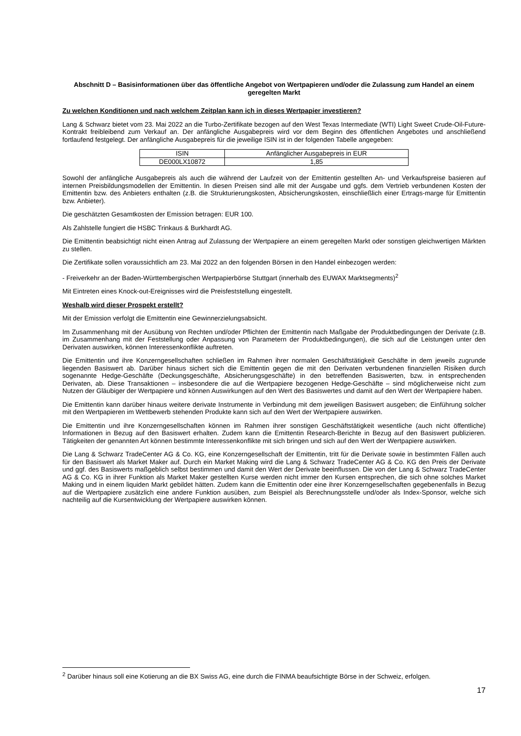Abschnitt D – Basisinformationen über das öffentliche Angebot von Wertpapieren und/oder die Zulassung zum Handel an einem geregelten Markt
Zu welchen Konditionen und nach welchem Zeitplan kann ich in dieses Wertpapier investieren?
Lang & Schwarz bietet vom 23. Mai 2022 an die Turbo-Zertifikate bezogen auf den West Texas Intermediate (WTI) Light Sweet Crude-Oil-Future-Kontrakt freibleibend zum Verkauf an. Der anfängliche Ausgabepreis wird vor dem Beginn des öffentlichen Angebotes und anschließend fortlaufend festgelegt. Der anfängliche Ausgabepreis für die jeweilige ISIN ist in der folgenden Tabelle angegeben:
| ISIN | Anfänglicher Ausgabepreis in EUR |
| --- | --- |
| DE000LX10872 | 1,85 |
Sowohl der anfängliche Ausgabepreis als auch die während der Laufzeit von der Emittentin gestellten An- und Verkaufspreise basieren auf internen Preisbildungsmodellen der Emittentin. In diesen Preisen sind alle mit der Ausgabe und ggfs. dem Vertrieb verbundenen Kosten der Emittentin bzw. des Anbieters enthalten (z.B. die Strukturierungskosten, Absicherungskosten, einschließlich einer Ertrags-marge für Emittentin bzw. Anbieter).
Die geschätzten Gesamtkosten der Emission betragen: EUR 100.
Als Zahlstelle fungiert die HSBC Trinkaus & Burkhardt AG.
Die Emittentin beabsichtigt nicht einen Antrag auf Zulassung der Wertpapiere an einem geregelten Markt oder sonstigen gleichwertigen Märkten zu stellen.
Die Zertifikate sollen voraussichtlich am 23. Mai 2022 an den folgenden Börsen in den Handel einbezogen werden:
- Freiverkehr an der Baden-Württembergischen Wertpapierbörse Stuttgart (innerhalb des EUWAX Marktsegments)<sup>2</sup>
Mit Eintreten eines Knock-out-Ereignisses wird die Preisfeststellung eingestellt.
Weshalb wird dieser Prospekt erstellt?
Mit der Emission verfolgt die Emittentin eine Gewinnerzielungsabsicht.
Im Zusammenhang mit der Ausübung von Rechten und/oder Pflichten der Emittentin nach Maßgabe der Produktbedingungen der Derivate (z.B. im Zusammenhang mit der Feststellung oder Anpassung von Parametern der Produktbedingungen), die sich auf die Leistungen unter den Derivaten auswirken, können Interessenkonflikte auftreten.
Die Emittentin und ihre Konzerngesellschaften schließen im Rahmen ihrer normalen Geschäftstätigkeit Geschäfte in dem jeweils zugrunde liegenden Basiswert ab. Darüber hinaus sichert sich die Emittentin gegen die mit den Derivaten verbundenen finanziellen Risiken durch sogenannte Hedge-Geschäfte (Deckungsgeschäfte, Absicherungsgeschäfte) in den betreffenden Basiswerten, bzw. in entsprechenden Derivaten, ab. Diese Transaktionen – insbesondere die auf die Wertpapiere bezogenen Hedge-Geschäfte – sind möglicherweise nicht zum Nutzen der Gläubiger der Wertpapiere und können Auswirkungen auf den Wert des Basiswertes und damit auf den Wert der Wertpapiere haben.
Die Emittentin kann darüber hinaus weitere derivate Instrumente in Verbindung mit dem jeweiligen Basiswert ausgeben; die Einführung solcher mit den Wertpapieren im Wettbewerb stehenden Produkte kann sich auf den Wert der Wertpapiere auswirken.
Die Emittentin und ihre Konzerngesellschaften können im Rahmen ihrer sonstigen Geschäftstätigkeit wesentliche (auch nicht öffentliche) Informationen in Bezug auf den Basiswert erhalten. Zudem kann die Emittentin Research-Berichte in Bezug auf den Basiswert publizieren. Tätigkeiten der genannten Art können bestimmte Interessenkonflikte mit sich bringen und sich auf den Wert der Wertpapiere auswirken.
Die Lang & Schwarz TradeCenter AG & Co. KG, eine Konzerngesellschaft der Emittentin, tritt für die Derivate sowie in bestimmten Fällen auch für den Basiswert als Market Maker auf. Durch ein Market Making wird die Lang & Schwarz TradeCenter AG & Co. KG den Preis der Derivate und ggf. des Basiswerts maßgeblich selbst bestimmen und damit den Wert der Derivate beeinflussen. Die von der Lang & Schwarz TradeCenter AG & Co. KG in ihrer Funktion als Market Maker gestellten Kurse werden nicht immer den Kursen entsprechen, die sich ohne solches Market Making und in einem liquiden Markt gebildet hätten. Zudem kann die Emittentin oder eine ihrer Konzerngesellschaften gegebenenfalls in Bezug auf die Wertpapiere zusätzlich eine andere Funktion ausüben, zum Beispiel als Berechnungsstelle und/oder als Index-Sponsor, welche sich nachteilig auf die Kursentwicklung der Wertpapiere auswirken können.
<sup>2</sup> Darüber hinaus soll eine Kotierung an die BX Swiss AG, eine durch die FINMA beaufsichtigte Börse in der Schweiz, erfolgen.
17